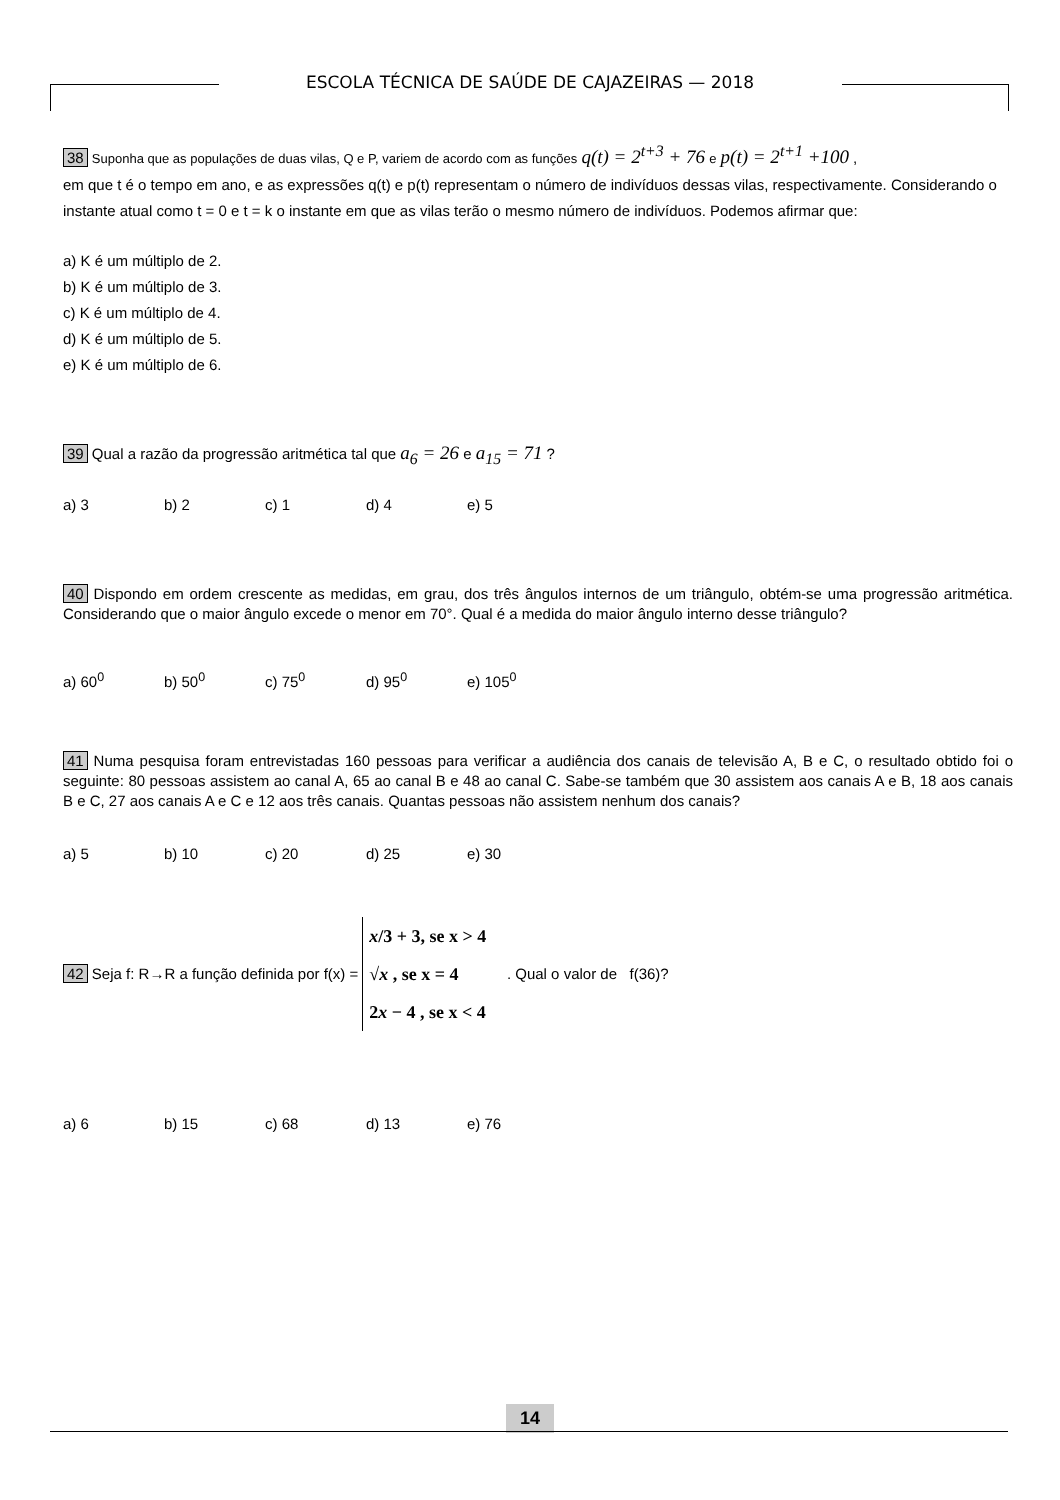ESCOLA TÉCNICA DE SAÚDE DE CAJAZEIRAS — 2018
38 Suponha que as populações de duas vilas, Q e P, variem de acordo com as funções q(t) = 2<sup>t+3</sup> + 76 e p(t) = 2<sup>t+1</sup> +100 ,
em que t é o tempo em ano, e as expressões q(t) e p(t) representam o número de indivíduos dessas vilas, respectivamente. Considerando o instante atual como t = 0 e t = k o instante em que as vilas terão o mesmo número de indivíduos. Podemos afirmar que:
a) K é um múltiplo de 2.
b) K é um múltiplo de 3.
c) K é um múltiplo de 4.
d) K é um múltiplo de 5.
e) K é um múltiplo de 6.
39 Qual a razão da progressão aritmética tal que a<sub>6</sub> = 26 e a<sub>15</sub> = 71 ?
a) 3 b) 2 c) 1 d) 4 e) 5
40 Dispondo em ordem crescente as medidas, em grau, dos três ângulos internos de um triângulo, obtém-se uma progressão aritmética. Considerando que o maior ângulo excede o menor em 70°. Qual é a medida do maior ângulo interno desse triângulo?
a) 60<sup>0</sup> b) 50<sup>0</sup> c) 75<sup>0</sup> d) 95<sup>0</sup> e) 105<sup>0</sup>
41 Numa pesquisa foram entrevistadas 160 pessoas para verificar a audiência dos canais de televisão A, B e C, o resultado obtido foi o seguinte: 80 pessoas assistem ao canal A, 65 ao canal B e 48 ao canal C. Sabe-se também que 30 assistem aos canais A e B, 18 aos canais B e C, 27 aos canais A e C e 12 aos três canais. Quantas pessoas não assistem nenhum dos canais?
a) 5 b) 10 c) 20 d) 25 e) 30
42 Seja f: R→R a função definida por f(x) =
x/3 + 3, se x > 4
√x , se x = 4
2x − 4 , se x < 4
. Qual o valor de f(36)?
a) 6 b) 15 c) 68 d) 13 e) 76
14